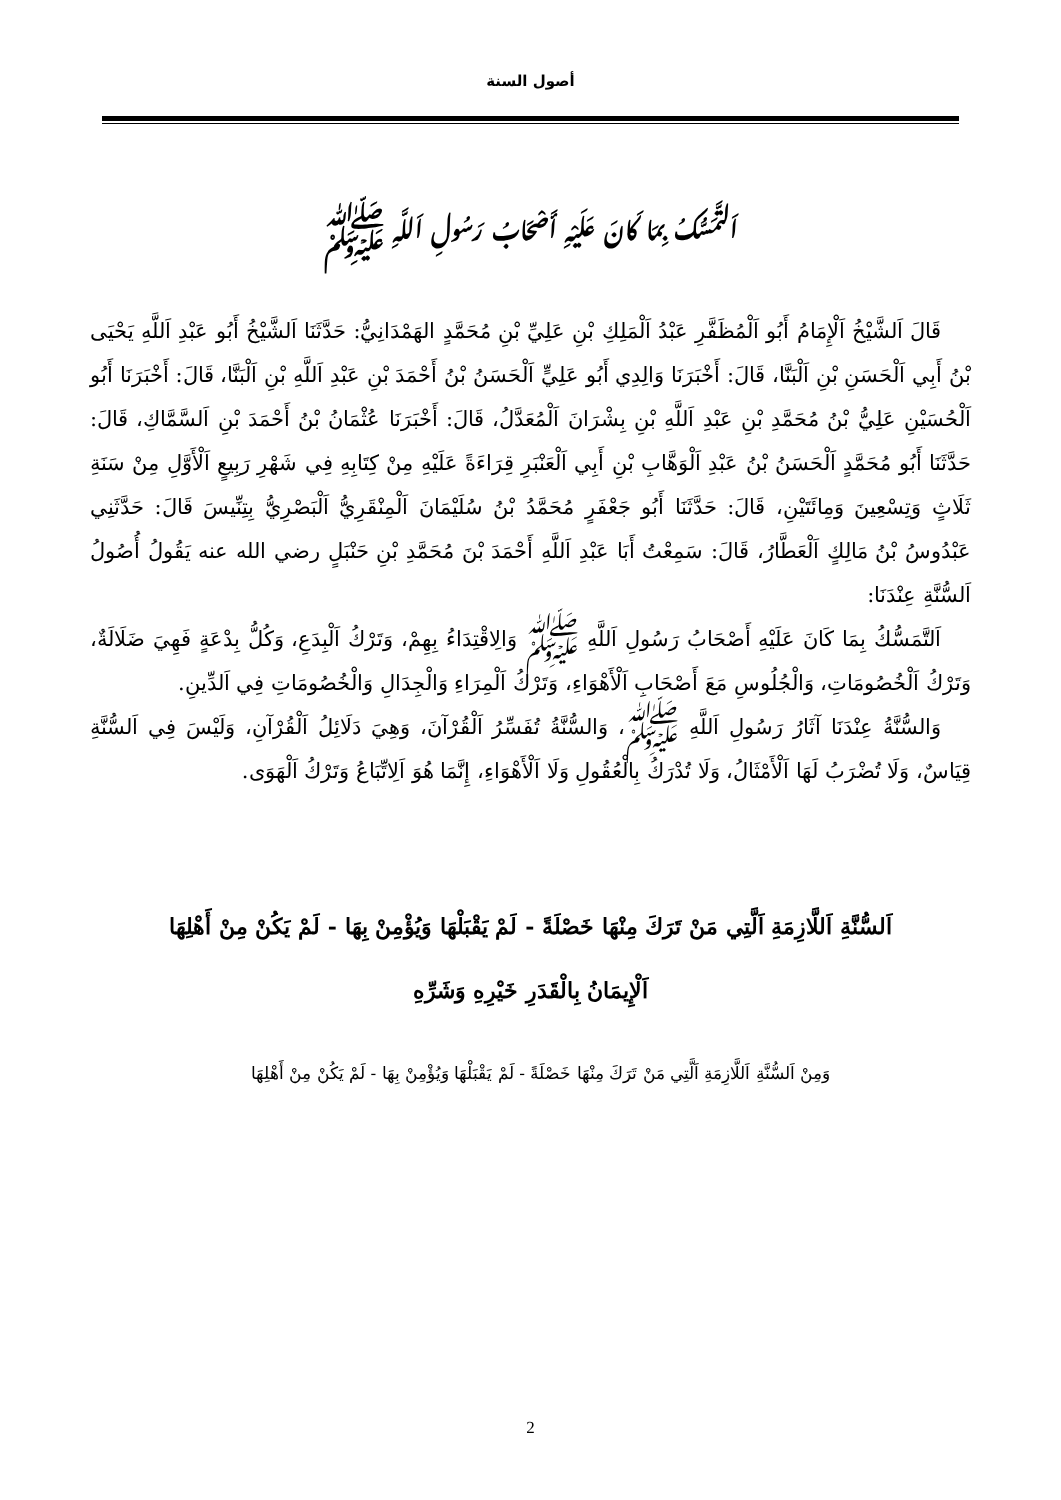أصول السنة
اَلتَّمَسُّكُ بِمَا كَانَ عَلَيْهِ أَصْحَابُ رَسُولِ اَللَّهِ ﷺ
قَالَ اَلشَّيْخُ اَلْإِمَامُ أَبُو اَلْمُظَفَّرِ عَبْدُ اَلْمَلِكِ بْنِ عَلِيِّ بْنِ مُحَمَّدٍ الهَمْدَانِيُّ: حَدَّثَنَا اَلشَّيْخُ أَبُو عَبْدِ اَللَّهِ يَحْيَى بْنُ أَبِي اَلْحَسَنِ بْنِ اَلْبَنَّا، قَالَ: أَخْبَرَنَا وَالِدِي أَبُو عَلِيٍّ اَلْحَسَنُ بْنُ أَحْمَدَ بْنِ عَبْدِ اَللَّهِ بْنِ اَلْبَنَّا، قَالَ: أَخْبَرَنَا أَبُو اَلْحُسَيْنِ عَلِيُّ بْنُ مُحَمَّدِ بْنِ عَبْدِ اَللَّهِ بْنِ بِشْرَانَ اَلْمُعَدَّلُ، قَالَ: أَخْبَرَنَا عُثْمَانُ بْنُ أَحْمَدَ بْنِ اَلسَّمَّاكِ، قَالَ: حَدَّثَنَا أَبُو مُحَمَّدٍ اَلْحَسَنُ بْنُ عَبْدِ اَلْوَهَّابِ بْنِ أَبِي اَلْعَنْبَرِ قِرَاءَةً عَلَيْهِ مِنْ كِتَابِهِ فِي شَهْرِ رَبِيعٍ اَلْأَوَّلِ مِنْ سَنَةِ ثَلَاثٍ وَتِسْعِينَ وَمِائَتَيْنِ، قَالَ: حَدَّثَنَا أَبُو جَعْفَرٍ مُحَمَّدُ بْنُ سُلَيْمَانَ اَلْمِنْقَرِيُّ اَلْبَصْرِيُّ بِتِنِّيسَ قَالَ: حَدَّثَنِي عَبْدُوسُ بْنُ مَالِكٍ اَلْعَطَّارُ، قَالَ: سَمِعْتُ أَبَا عَبْدِ اَللَّهِ أَحْمَدَ بْنَ مُحَمَّدِ بْنِ حَنْبَلٍ رضي الله عنه يَقُولُ أُصُولُ اَلسُّنَّةِ عِنْدَنَا:
اَلتَّمَسُّكُ بِمَا كَانَ عَلَيْهِ أَصْحَابُ رَسُولِ اَللَّهِ ﷺ وَالِاقْتِدَاءُ بِهِمْ، وَتَرْكُ اَلْبِدَعِ، وَكُلُّ بِدْعَةٍ فَهِيَ ضَلَالَةٌ، وَتَرْكُ اَلْخُصُومَاتِ، وَالْجُلُوسِ مَعَ أَصْحَابِ اَلْأَهْوَاءِ، وَتَرْكُ اَلْمِرَاءِ وَالْجِدَالِ وَالْخُصُومَاتِ فِي اَلدِّينِ.
وَالسُّنَّةُ عِنْدَنَا آثَارُ رَسُولِ اَللَّهِ ﷺ، وَالسُّنَّةُ تُفَسِّرُ اَلْقُرْآنَ، وَهِيَ دَلَائِلُ اَلْقُرْآنِ، وَلَيْسَ فِي اَلسُّنَّةِ قِيَاسٌ، وَلَا تُضْرَبُ لَهَا اَلْأَمْثَالُ، وَلَا تُدْرَكُ بِالْعُقُولِ وَلَا اَلْأَهْوَاءِ، إِنَّمَا هُوَ اَلِاتِّبَاعُ وَتَرْكُ اَلْهَوَى.
اَلسُّنَّةِ اَللَّازِمَةِ اَلَّتِي مَنْ تَرَكَ مِنْهَا خَصْلَةً - لَمْ يَقْبَلْهَا وَيُؤْمِنْ بِهَا - لَمْ يَكُنْ مِنْ أَهْلِهَا
اَلْإِيمَانُ بِالْقَدَرِ خَيْرِهِ وَشَرِّهِ
وَمِنْ اَلسُّنَّةِ اَللَّازِمَةِ اَلَّتِي مَنْ تَرَكَ مِنْهَا خَصْلَةً - لَمْ يَقْبَلْهَا وَيُؤْمِنْ بِهَا - لَمْ يَكُنْ مِنْ أَهْلِهَا
2